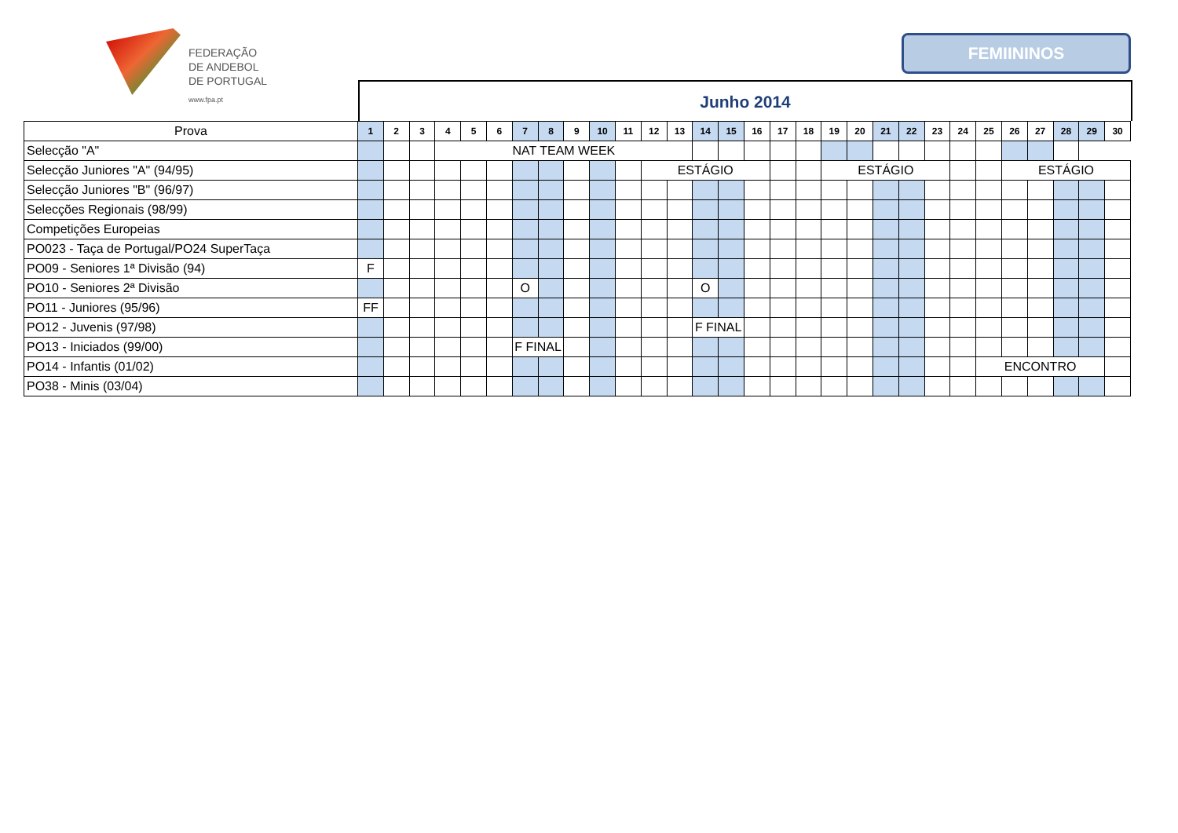FEDERAÇÃO
DE ANDEBOL
DE PORTUGAL
www.fpa.pt
FEMIININOS
Junho 2014
| Prova | 1 | 2 | 3 | 4 | 5 | 6 | 7 | 8 | 9 | 10 | 11 | 12 | 13 | 14 | 15 | 16 | 17 | 18 | 19 | 20 | 21 | 22 | 23 | 24 | 25 | 26 | 27 | 28 | 29 | 30 |
| --- | --- | --- | --- | --- | --- | --- | --- | --- | --- | --- | --- | --- | --- | --- | --- | --- | --- | --- | --- | --- | --- | --- | --- | --- | --- | --- | --- | --- | --- | --- |
| Selecção "A" | | | | NAT TEAM WEEK | | | | | | | | | | | | | | | | | | | | | | | | | | |
| Selecção Juniores "A" (94/95) | | | | | | | | | | | | ESTÁGIO | | | | | | | ESTÁGIO | | | | | | | ESTÁGIO | | | | |
| Selecção Juniores "B" (96/97) | | | | | | | | | | | | | | | | | | | | | | | | | | | | | | |
| Selecções Regionais (98/99) | | | | | | | | | | | | | | | | | | | | | | | | | | | | | | |
| Competições Europeias | | | | | | | | | | | | | | | | | | | | | | | | | | | | | | |
| PO023 - Taça de Portugal/PO24 SuperTaça | | | | | | | | | | | | | | | | | | | | | | | | | | | | | | |
| PO09 - Seniores 1ª Divisão (94) | F | | | | | | | | | | | | | | | | | | | | | | | | | | | | | |
| PO10 - Seniores 2ª Divisão | | | | | | | O | | | | | | | O | | | | | | | | | | | | | | | | |
| PO11 - Juniores (95/96) | FF | | | | | | | | | | | | | | | | | | | | | | | | | | | | | |
| PO12 - Juvenis (97/98) | | | | | | | | | | | | | | F FINAL | | | | | | | | | | | | | | | | |
| PO13 - Iniciados (99/00) | | | | | | | F FINAL | | | | | | | | | | | | | | | | | | | | | | | |
| PO14 - Infantis (01/02) | | | | | | | | | | | | | | | | | | | | | | | | | ENCONTRO | | | | | |
| PO38 - Minis (03/04) | | | | | | | | | | | | | | | | | | | | | | | | | | | | | | |